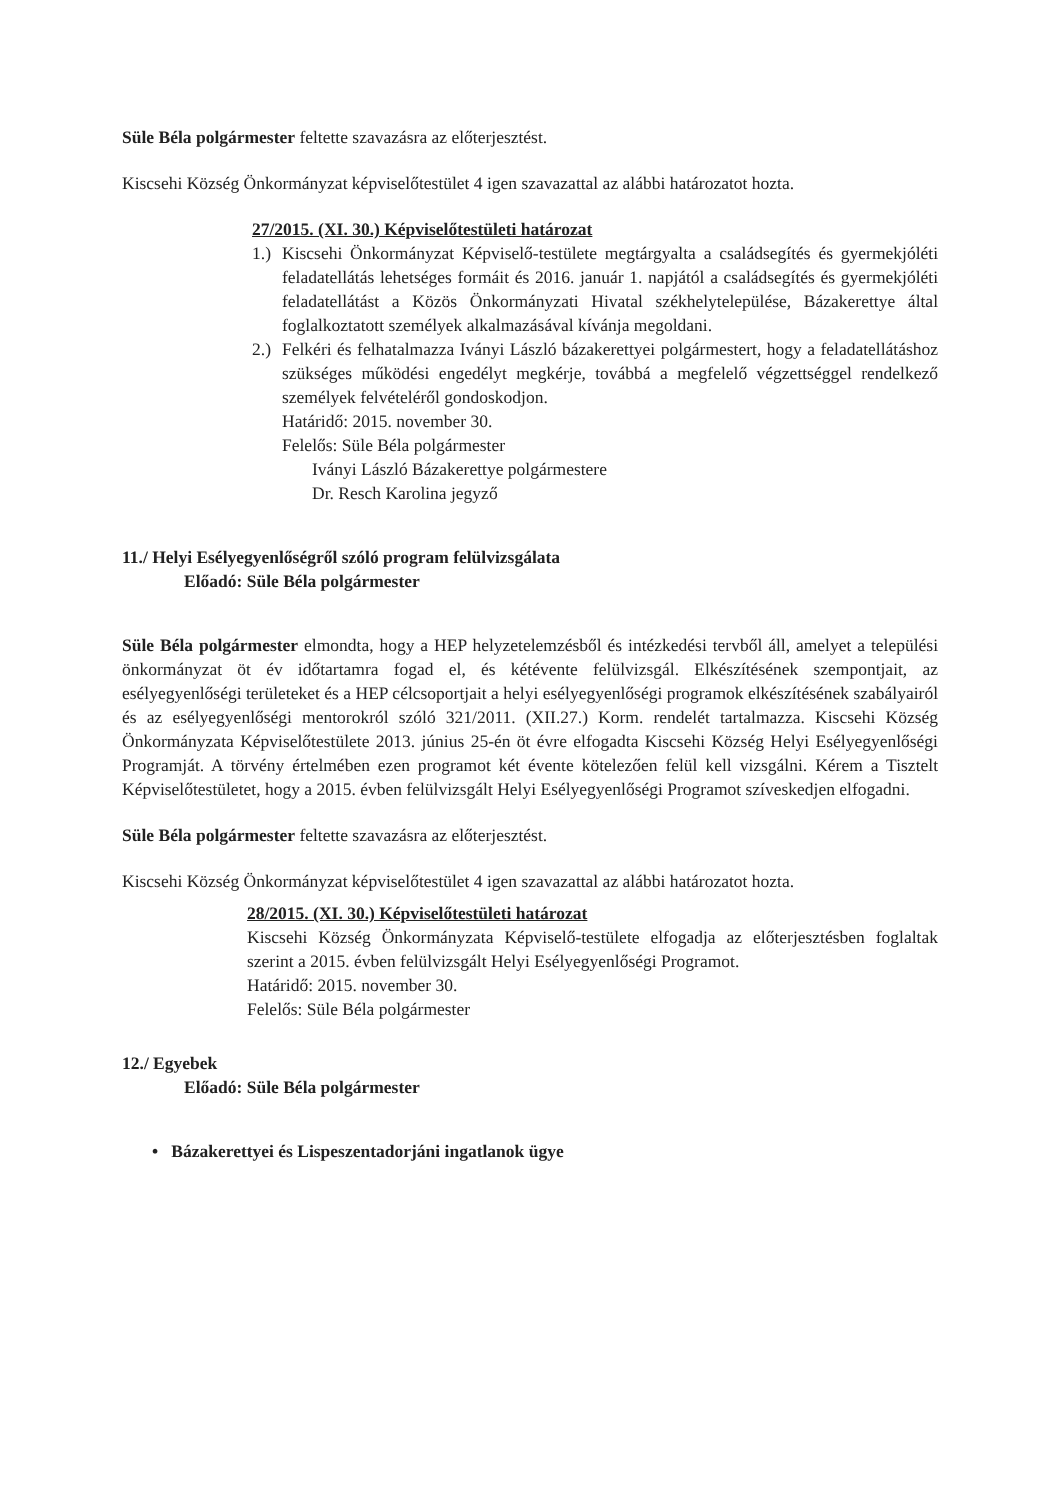Süle Béla polgármester feltette szavazásra az előterjesztést.
Kiscsehi Község Önkormányzat képviselőtestület 4 igen szavazattal az alábbi határozatot hozta.
27/2015. (XI. 30.) Képviselőtestületi határozat
1.)
Kiscsehi Önkormányzat Képviselő-testülete megtárgyalta a családsegítés és gyermekjóléti feladatellátás lehetséges formáit és 2016. január 1. napjától a családsegítés és gyermekjóléti feladatellátást a Közös Önkormányzati Hivatal székhelytelepülése, Bázakerettye által foglalkoztatott személyek alkalmazásával kívánja megoldani.
2.)
Felkéri és felhatalmazza Iványi László bázakerettyei polgármestert, hogy a feladatellátáshoz szükséges működési engedélyt megkérje, továbbá a megfelelő végzettséggel rendelkező személyek felvételéről gondoskodjon.
Határidő: 2015. november 30.
Felelős: Süle Béla polgármester
Iványi László Bázakerettye polgármestere
Dr. Resch Karolina jegyző
11./ Helyi Esélyegyenlőségről szóló program felülvizsgálata
Előadó: Süle Béla polgármester
Süle Béla polgármester elmondta, hogy a HEP helyzetelemzésből és intézkedési tervből áll, amelyet a települési önkormányzat öt év időtartamra fogad el, és kétévente felülvizsgál. Elkészítésének szempontjait, az esélyegyenlőségi területeket és a HEP célcsoportjait a helyi esélyegyenlőségi programok elkészítésének szabályairól és az esélyegyenlőségi mentorokról szóló 321/2011. (XII.27.) Korm. rendelét tartalmazza. Kiscsehi Község Önkormányzata Képviselőtestülete 2013. június 25-én öt évre elfogadta Kiscsehi Község Helyi Esélyegyenlőségi Programját. A törvény értelmében ezen programot két évente kötelezően felül kell vizsgálni. Kérem a Tisztelt Képviselőtestületet, hogy a 2015. évben felülvizsgált Helyi Esélyegyenlőségi Programot szíveskedjen elfogadni.
Süle Béla polgármester feltette szavazásra az előterjesztést.
Kiscsehi Község Önkormányzat képviselőtestület 4 igen szavazattal az alábbi határozatot hozta.
28/2015. (XI. 30.) Képviselőtestületi határozat
Kiscsehi Község Önkormányzata Képviselő-testülete elfogadja az előterjesztésben foglaltak szerint a 2015. évben felülvizsgált Helyi Esélyegyenlőségi Programot.
Határidő: 2015. november 30.
Felelős: Süle Béla polgármester
12./ Egyebek
Előadó: Süle Béla polgármester
• Bázakerettyei és Lispeszentadorjáni ingatlanok ügye